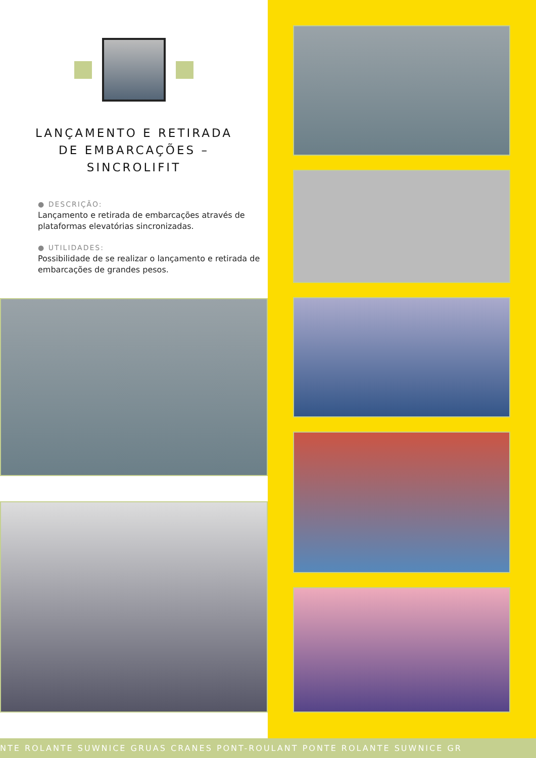LANÇAMENTO E RETIRADA
DE EMBARCAÇÕES –
SINCROLIFIT
● DESCRIÇÃO:
Lançamento e retirada de embarcações através de plataformas elevatórias sincronizadas.
● UTILIDADES:
Possibilidade de se realizar o lançamento e retirada de embarcações de grandes pesos.
NTE ROLANTE SUWNICE GRUAS CRANES PONT-ROULANT PONTE ROLANTE SUWNICE GR